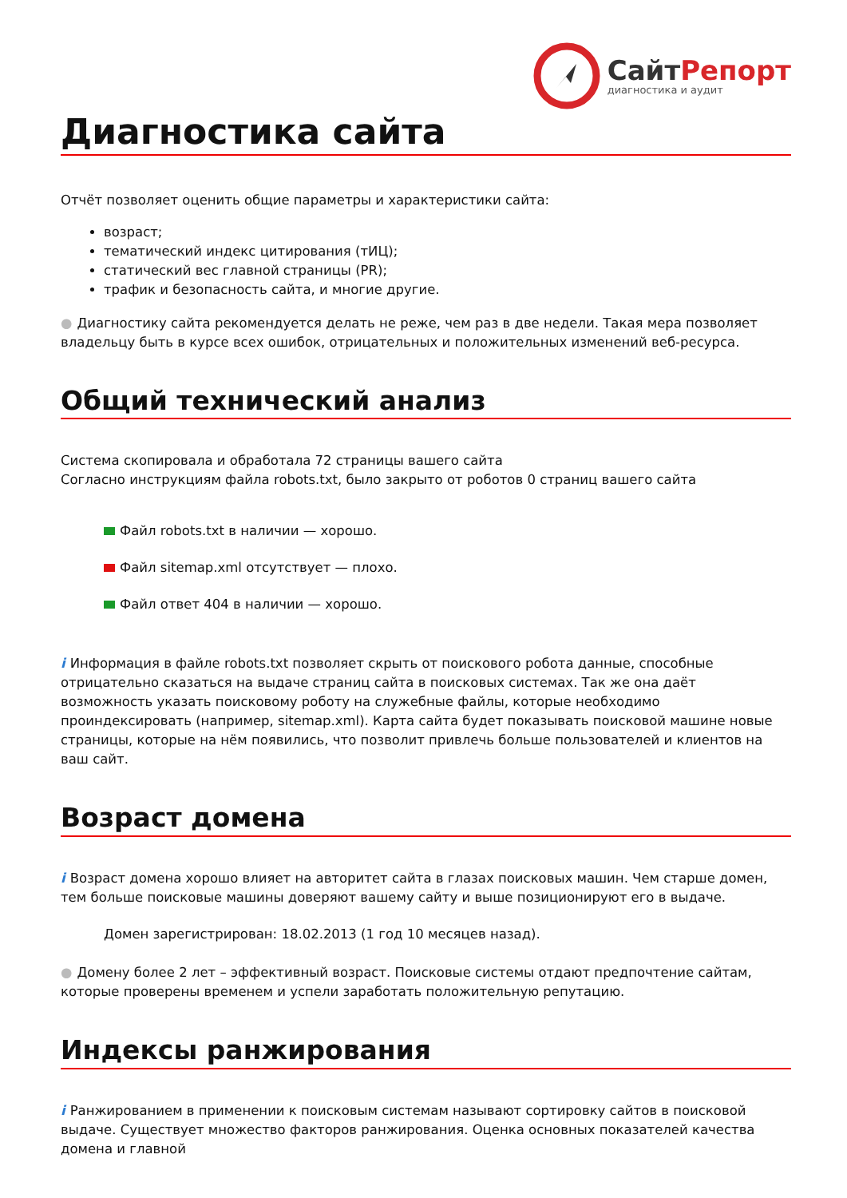СайтРепорт
диагностика и аудит
Диагностика сайта
Отчёт позволяет оценить общие параметры и характеристики сайта:
возраст;
тематический индекс цитирования (тИЦ);
статический вес главной страницы (PR);
трафик и безопасность сайта, и многие другие.
● Диагностику сайта рекомендуется делать не реже, чем раз в две недели. Такая мера позволяет владельцу быть в курсе всех ошибок, отрицательных и положительных изменений веб-ресурса.
Общий технический анализ
Система скопировала и обработала 72 страницы вашего сайта
Согласно инструкциям файла robots.txt, было закрыто от роботов 0 страниц вашего сайта
Файл robots.txt в наличии — хорошо.
Файл sitemap.xml отсутствует — плохо.
Файл ответ 404 в наличии — хорошо.
i Информация в файле robots.txt позволяет скрыть от поискового робота данные, способные отрицательно сказаться на выдаче страниц сайта в поисковых системах. Так же она даёт возможность указать поисковому роботу на служебные файлы, которые необходимо проиндексировать (например, sitemap.xml). Карта сайта будет показывать поисковой машине новые страницы, которые на нём появились, что позволит привлечь больше пользователей и клиентов на ваш сайт.
Возраст домена
i Возраст домена хорошо влияет на авторитет сайта в глазах поисковых машин. Чем старше домен, тем больше поисковые машины доверяют вашему сайту и выше позиционируют его в выдаче.
Домен зарегистрирован: 18.02.2013 (1 год 10 месяцев назад).
● Домену более 2 лет – эффективный возраст. Поисковые системы отдают предпочтение сайтам, которые проверены временем и успели заработать положительную репутацию.
Индексы ранжирования
i Ранжированием в применении к поисковым системам называют сортировку сайтов в поисковой выдаче. Существует множество факторов ранжирования. Оценка основных показателей качества домена и главной